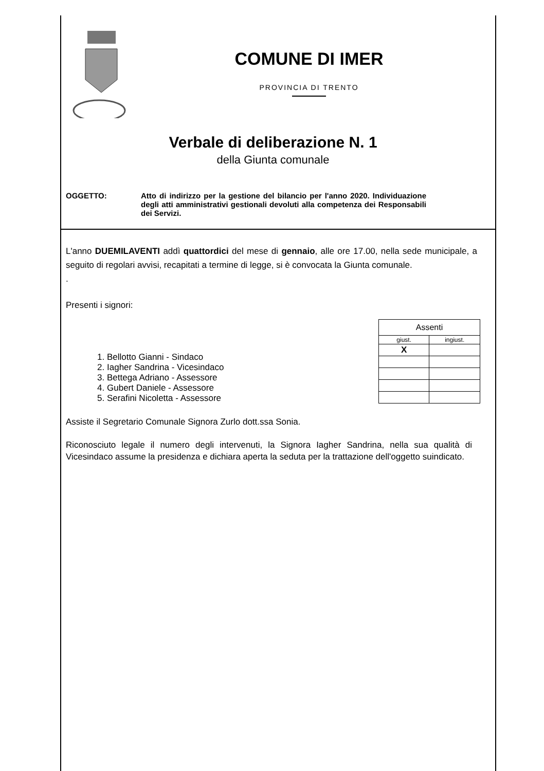COMUNE DI IMER
PROVINCIA DI TRENTO
Verbale di deliberazione N. 1
della Giunta comunale
OGGETTO: Atto di indirizzo per la gestione del bilancio per l'anno 2020. Individuazione degli atti amministrativi gestionali devoluti alla competenza dei Responsabili dei Servizi.
L'anno DUEMILAVENTI addì quattordici del mese di gennaio, alle ore 17.00, nella sede municipale, a seguito di regolari avvisi, recapitati a termine di legge, si è convocata la Giunta comunale.
.
Presenti i signori:
1. Bellotto Gianni - Sindaco
2. Iagher Sandrina - Vicesindaco
3. Bettega Adriano - Assessore
4. Gubert Daniele - Assessore
5. Serafini Nicoletta - Assessore
| Assenti | |
| giust. | ingiust. |
| X | |
Assiste il Segretario Comunale Signora Zurlo dott.ssa Sonia.
Riconosciuto legale il numero degli intervenuti, la Signora Iagher Sandrina, nella sua qualità di Vicesindaco assume la presidenza e dichiara aperta la seduta per la trattazione dell'oggetto suindicato.